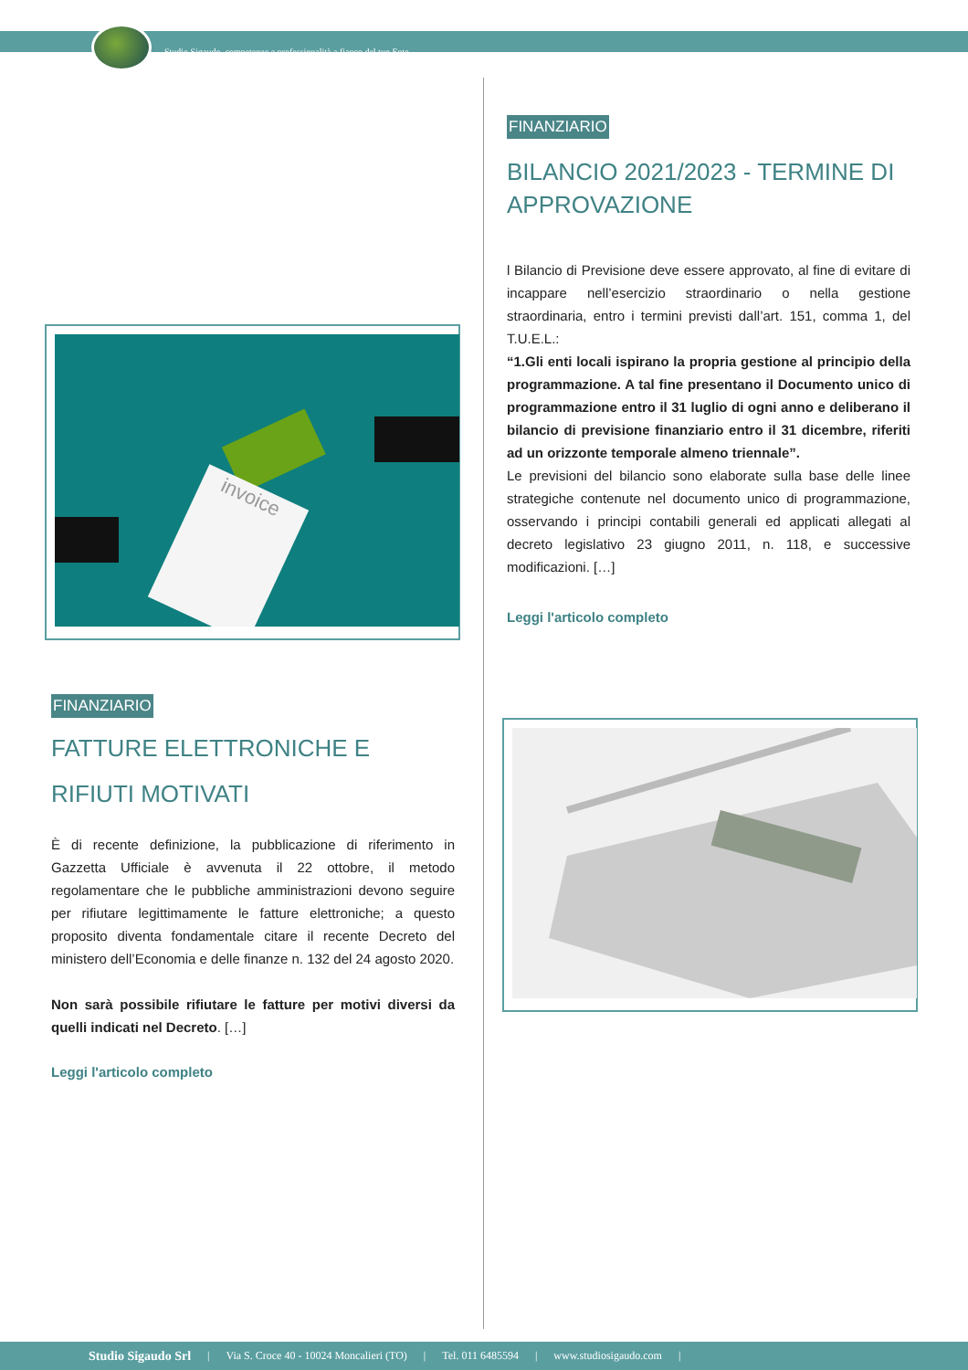Studio Sigaudo, competenze e professionalità a fianco del tuo Ente.
invoice
FINANZIARIO
FATTURE ELETTRONICHE E RIFIUTI MOTIVATI
È di recente definizione, la pubblicazione di riferimento in Gazzetta Ufficiale è avvenuta il 22 ottobre, il metodo regolamentare che le pubbliche amministrazioni devono seguire per rifiutare legittimamente le fatture elettroniche; a questo proposito diventa fondamentale citare il recente Decreto del ministero dell’Economia e delle finanze n. 132 del 24 agosto 2020.
Non sarà possibile rifiutare le fatture per motivi diversi da quelli indicati nel Decreto. […]
Leggi l'articolo completo
FINANZIARIO
BILANCIO 2021/2023 - TERMINE DI APPROVAZIONE
l Bilancio di Previsione deve essere approvato, al fine di evitare di incappare nell’esercizio straordinario o nella gestione straordinaria, entro i termini previsti dall’art. 151, comma 1, del T.U.E.L.:
“1.Gli enti locali ispirano la propria gestione al principio della programmazione. A tal fine presentano il Documento unico di programmazione entro il 31 luglio di ogni anno e deliberano il bilancio di previsione finanziario entro il 31 dicembre, riferiti ad un orizzonte temporale almeno triennale”.
Le previsioni del bilancio sono elaborate sulla base delle linee strategiche contenute nel documento unico di programmazione, osservando i principi contabili generali ed applicati allegati al decreto legislativo 23 giugno 2011, n. 118, e successive modificazioni. […]
Leggi l'articolo completo
Studio Sigaudo Srl | Via S. Croce 40 - 10024 Moncalieri (TO) | Tel. 011 6485594 | www.studiosigaudo.com |